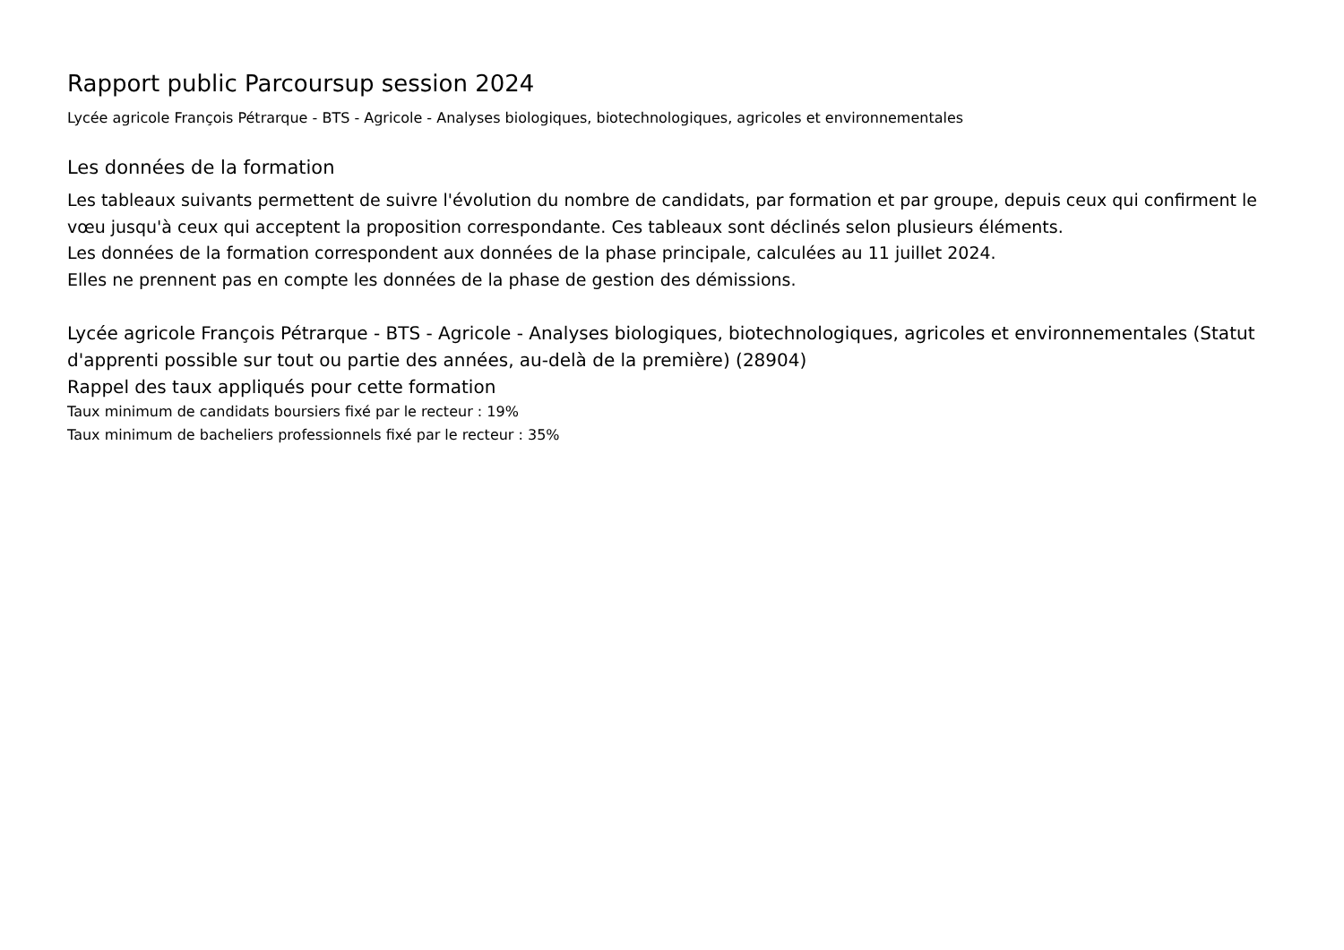Rapport public Parcoursup session 2024
Lycée agricole François Pétrarque - BTS - Agricole - Analyses biologiques, biotechnologiques, agricoles et environnementales
Les données de la formation
Les tableaux suivants permettent de suivre l'évolution du nombre de candidats, par formation et par groupe, depuis ceux qui confirment le vœu jusqu'à ceux qui acceptent la proposition correspondante. Ces tableaux sont déclinés selon plusieurs éléments.
Les données de la formation correspondent aux données de la phase principale, calculées au 11 juillet 2024.
Elles ne prennent pas en compte les données de la phase de gestion des démissions.
Lycée agricole François Pétrarque - BTS - Agricole - Analyses biologiques, biotechnologiques, agricoles et environnementales (Statut d'apprenti possible sur tout ou partie des années, au-delà de la première) (28904)
Rappel des taux appliqués pour cette formation
Taux minimum de candidats boursiers fixé par le recteur : 19%
Taux minimum de bacheliers professionnels fixé par le recteur : 35%